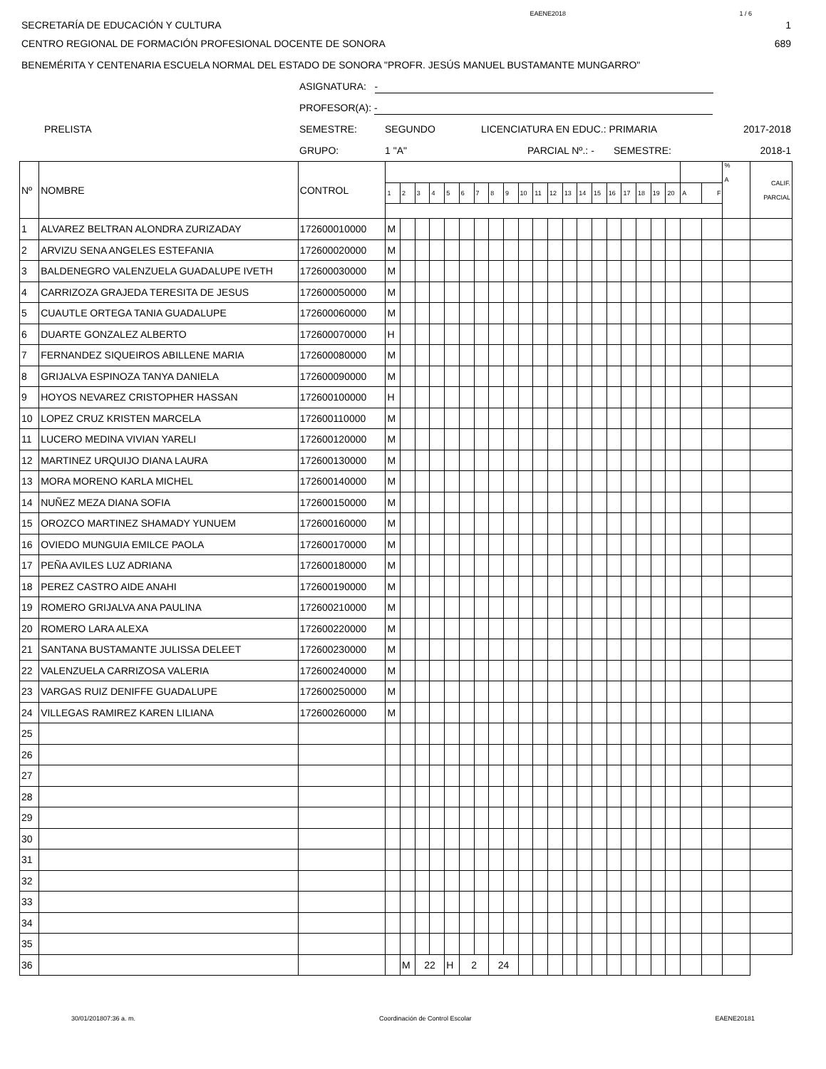EAENE2018 1 / 6
SECRETARÍA DE EDUCACIÓN Y CULTURA 1
CENTRO REGIONAL DE FORMACIÓN PROFESIONAL DOCENTE DE SONORA 689
BENEMÉRITA Y CENTENARIA ESCUELA NORMAL DEL ESTADO DE SONORA "PROFR. JESÚS MANUEL BUSTAMANTE MUNGARRO"
ASIGNATURA: -
PROFESOR(A): -
PRELISTA SEMESTRE: SEGUNDO LICENCIATURA EN EDUC.: PRIMARIA 2017-2018
GRUPO: 1 "A" PARCIAL Nº.: - SEMESTRE: 2018-1
| Nº | NOMBRE | CONTROL | | | | | | | | | | | | | | | | | | | | | | | % A | CALIF. PARCIAL |
| --- | --- | --- | --- | --- | --- | --- | --- | --- | --- | --- | --- | --- | --- | --- | --- | --- | --- | --- | --- | --- | --- | --- | --- | --- | --- | --- |
| | | | 1 | 2 | 3 | 4 | 5 | 6 | 7 | 8 | 9 | 10 | 11 | 12 | 13 | 14 | 15 | 16 | 17 | 18 | 19 | 20 | A | F | | |
| 1 | ALVAREZ BELTRAN ALONDRA ZURIZADAY | 172600010000 | M | | | | | | | | | | | | | | | | | | | | | | | |
| 2 | ARVIZU SENA ANGELES ESTEFANIA | 172600020000 | M | | | | | | | | | | | | | | | | | | | | | | | |
| 3 | BALDENEGRO VALENZUELA GUADALUPE IVETH | 172600030000 | M | | | | | | | | | | | | | | | | | | | | | | | |
| 4 | CARRIZOZA GRAJEDA TERESITA DE JESUS | 172600050000 | M | | | | | | | | | | | | | | | | | | | | | | | |
| 5 | CUAUTLE ORTEGA TANIA GUADALUPE | 172600060000 | M | | | | | | | | | | | | | | | | | | | | | | | |
| 6 | DUARTE GONZALEZ ALBERTO | 172600070000 | H | | | | | | | | | | | | | | | | | | | | | | | |
| 7 | FERNANDEZ SIQUEIROS ABILLENE MARIA | 172600080000 | M | | | | | | | | | | | | | | | | | | | | | | | |
| 8 | GRIJALVA ESPINOZA TANYA DANIELA | 172600090000 | M | | | | | | | | | | | | | | | | | | | | | | | |
| 9 | HOYOS NEVAREZ CRISTOPHER HASSAN | 172600100000 | H | | | | | | | | | | | | | | | | | | | | | | | |
| 10 | LOPEZ CRUZ KRISTEN MARCELA | 172600110000 | M | | | | | | | | | | | | | | | | | | | | | | | |
| 11 | LUCERO MEDINA VIVIAN YARELI | 172600120000 | M | | | | | | | | | | | | | | | | | | | | | | | |
| 12 | MARTINEZ URQUIJO DIANA LAURA | 172600130000 | M | | | | | | | | | | | | | | | | | | | | | | | |
| 13 | MORA MORENO KARLA MICHEL | 172600140000 | M | | | | | | | | | | | | | | | | | | | | | | | |
| 14 | NUÑEZ MEZA DIANA SOFIA | 172600150000 | M | | | | | | | | | | | | | | | | | | | | | | | |
| 15 | OROZCO MARTINEZ SHAMADY YUNUEM | 172600160000 | M | | | | | | | | | | | | | | | | | | | | | | | |
| 16 | OVIEDO MUNGUIA EMILCE PAOLA | 172600170000 | M | | | | | | | | | | | | | | | | | | | | | | | |
| 17 | PEÑA AVILES LUZ ADRIANA | 172600180000 | M | | | | | | | | | | | | | | | | | | | | | | | |
| 18 | PEREZ CASTRO AIDE ANAHI | 172600190000 | M | | | | | | | | | | | | | | | | | | | | | | | |
| 19 | ROMERO GRIJALVA ANA PAULINA | 172600210000 | M | | | | | | | | | | | | | | | | | | | | | | | |
| 20 | ROMERO LARA ALEXA | 172600220000 | M | | | | | | | | | | | | | | | | | | | | | | | |
| 21 | SANTANA BUSTAMANTE JULISSA DELEET | 172600230000 | M | | | | | | | | | | | | | | | | | | | | | | | |
| 22 | VALENZUELA CARRIZOSA VALERIA | 172600240000 | M | | | | | | | | | | | | | | | | | | | | | | | |
| 23 | VARGAS RUIZ DENIFFE GUADALUPE | 172600250000 | M | | | | | | | | | | | | | | | | | | | | | | | |
| 24 | VILLEGAS RAMIREZ KAREN LILIANA | 172600260000 | M | | | | | | | | | | | | | | | | | | | | | | | |
| 25 | | | | | | | | | | | | | | | | | | | | | | | | | | |
| 26 | | | | | | | | | | | | | | | | | | | | | | | | | | |
| 27 | | | | | | | | | | | | | | | | | | | | | | | | | | |
| 28 | | | | | | | | | | | | | | | | | | | | | | | | | | |
| 29 | | | | | | | | | | | | | | | | | | | | | | | | | | |
| 30 | | | | | | | | | | | | | | | | | | | | | | | | | | |
| 31 | | | | | | | | | | | | | | | | | | | | | | | | | | |
| 32 | | | | | | | | | | | | | | | | | | | | | | | | | | |
| 33 | | | | | | | | | | | | | | | | | | | | | | | | | | |
| 34 | | | | | | | | | | | | | | | | | | | | | | | | | | |
| 35 | | | | | | | | | | | | | | | | | | | | | | | | | | |
| 36 | | | | M | 22 | | H | 2 | | 24 | | | | | | | | | | | | | | | | |
30/01/201807:36 a. m. Coordinación de Control Escolar EAENE20181